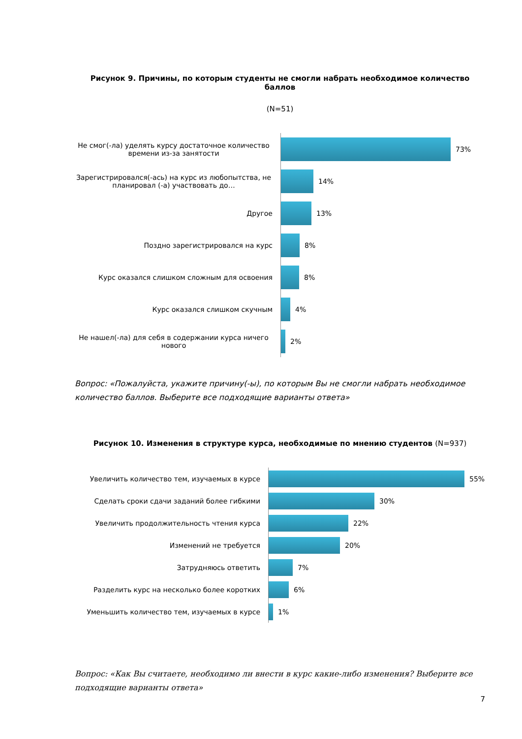Рисунок 9. Причины, по которым студенты не смогли набрать необходимое количество баллов
(N=51)
Не смог(-ла) уделять курсу достаточное количество времени из-за занятости
73%
Зарегистрировался(-ась) на курс из любопытства, не планировал (-а) участвовать до…
14%
Другое
13%
Поздно зарегистрировался на курс
8%
Курс оказался слишком сложным для освоения
8%
Курс оказался слишком скучным
4%
Не нашел(-ла) для себя в содержании курса ничего нового
2%
Вопрос: «Пожалуйста, укажите причину(-ы), по которым Вы не смогли набрать необходимое количество баллов. Выберите все подходящие варианты ответа»
Рисунок 10. Изменения в структуре курса, необходимые по мнению студентов (N=937)
Увеличить количество тем, изучаемых в курсе
55%
Сделать сроки сдачи заданий более гибкими
30%
Увеличить продолжительность чтения курса
22%
Изменений не требуется
20%
Затрудняюсь ответить
7%
Разделить курс на несколько более коротких
6%
Уменьшить количество тем, изучаемых в курсе
1%
Вопрос: «Как Вы считаете, необходимо ли внести в курс какие-либо изменения? Выберите все подходящие варианты ответа»
7